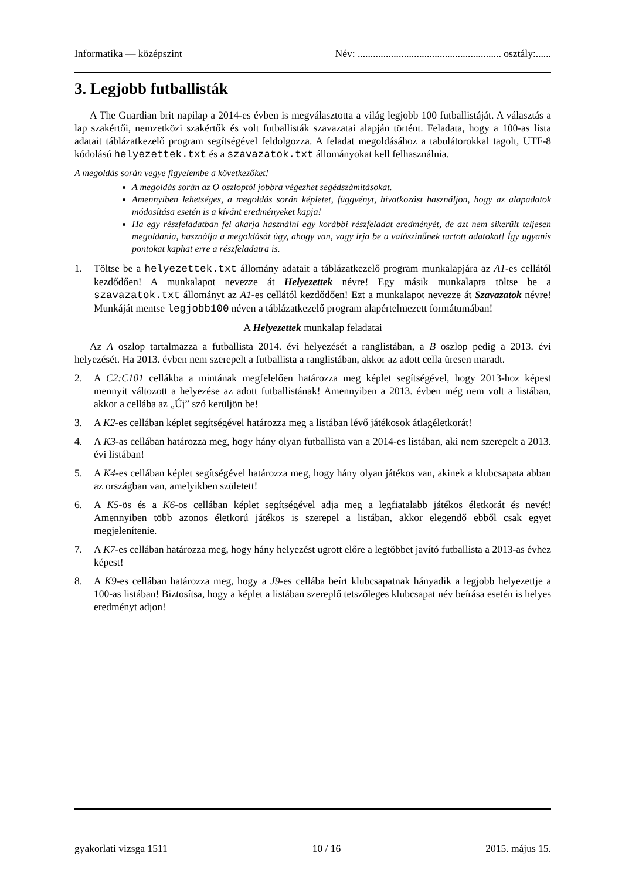Informatika — középszint Név: ........................................................ osztály:......
3. Legjobb futballisták
A The Guardian brit napilap a 2014-es évben is megválasztotta a világ legjobb 100 futballistáját. A választás a lap szakértői, nemzetközi szakértők és volt futballisták szavazatai alapján történt. Feladata, hogy a 100-as lista adatait táblázatkezelő program segítségével feldolgozza. A feladat megoldásához a tabulátorokkal tagolt, UTF-8 kódolású helyezettek.txt és a szavazatok.txt állományokat kell felhasználnia.
A megoldás során vegye figyelembe a következőket!
A megoldás során az O oszloptól jobbra végezhet segédszámításokat.
Amennyiben lehetséges, a megoldás során képletet, függvényt, hivatkozást használjon, hogy az alapadatok módosítása esetén is a kívánt eredményeket kapja!
Ha egy részfeladatban fel akarja használni egy korábbi részfeladat eredményét, de azt nem sikerült teljesen megoldania, használja a megoldását úgy, ahogy van, vagy írja be a valószínűnek tartott adatokat! Így ugyanis pontokat kaphat erre a részfeladatra is.
1. Töltse be a helyezettek.txt állomány adatait a táblázatkezelő program munkalapjára az A1-es cellától kezdődően! A munkalapot nevezze át Helyezettek névre! Egy másik munkalapra töltse be a szavazatok.txt állományt az A1-es cellától kezdődően! Ezt a munkalapot nevezze át Szavazatok névre! Munkáját mentse legjobb100 néven a táblázatkezelő program alapértelmezett formátumában!
A Helyezettek munkalap feladatai
Az A oszlop tartalmazza a futballista 2014. évi helyezését a ranglistában, a B oszlop pedig a 2013. évi helyezését. Ha 2013. évben nem szerepelt a futballista a ranglistában, akkor az adott cella üresen maradt.
2. A C2:C101 cellákba a mintának megfelelően határozza meg képlet segítségével, hogy 2013-hoz képest mennyit változott a helyezése az adott futballistának! Amennyiben a 2013. évben még nem volt a listában, akkor a cellába az „Új” szó kerüljön be!
3. A K2-es cellában képlet segítségével határozza meg a listában lévő játékosok átlagéletkorát!
4. A K3-as cellában határozza meg, hogy hány olyan futballista van a 2014-es listában, aki nem szerepelt a 2013. évi listában!
5. A K4-es cellában képlet segítségével határozza meg, hogy hány olyan játékos van, akinek a klubcsapata abban az országban van, amelyikben született!
6. A K5-ös és a K6-os cellában képlet segítségével adja meg a legfiatalabb játékos életkorát és nevét! Amennyiben több azonos életkorú játékos is szerepel a listában, akkor elegendő ebből csak egyet megjelenítenie.
7. A K7-es cellában határozza meg, hogy hány helyezést ugrott előre a legtöbbet javító futballista a 2013-as évhez képest!
8. A K9-es cellában határozza meg, hogy a J9-es cellába beírt klubcsapatnak hányadik a legjobb helyezettje a 100-as listában! Biztosítsa, hogy a képlet a listában szereplő tetszőleges klubcsapat név beírása esetén is helyes eredményt adjon!
gyakorlati vizsga 1511 10 / 16 2015. május 15.